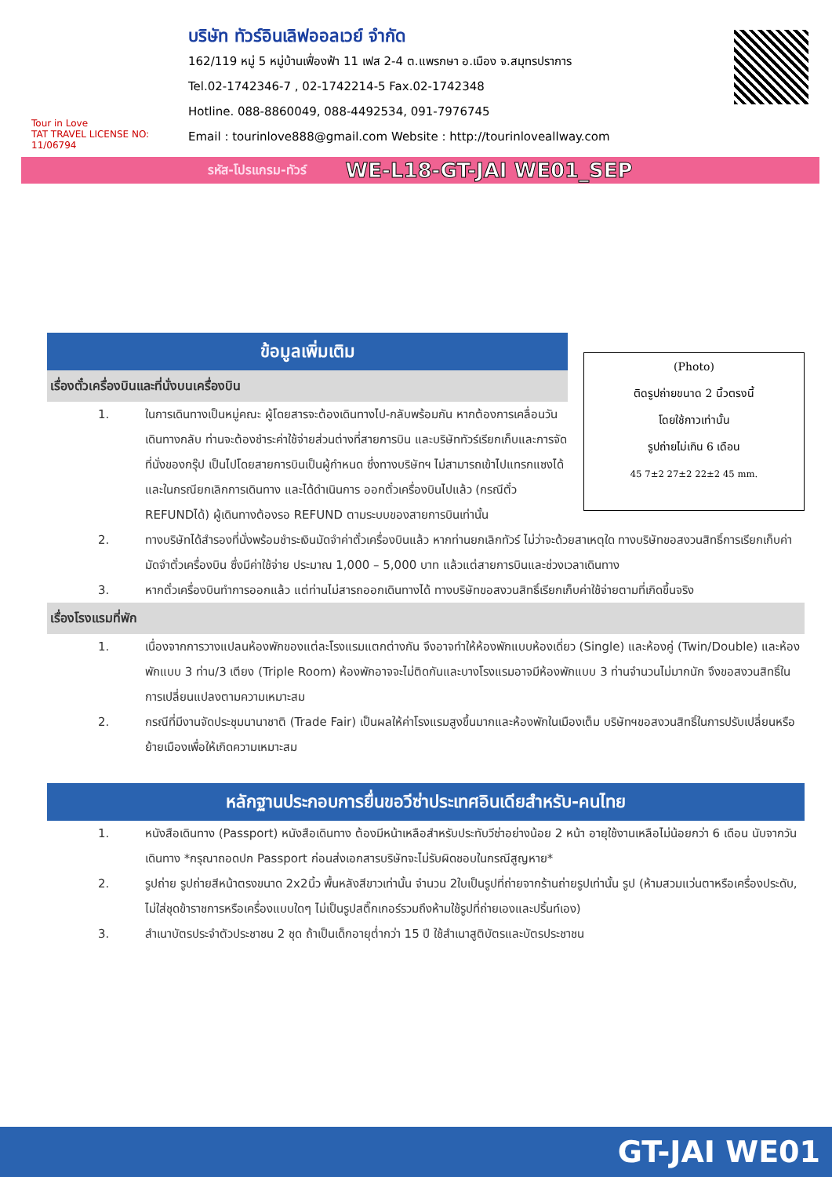Tour in Love
TAT TRAVEL LICENSE NO: 11/06794
บริษัท ทัวร์อินเลิฟออลเวย์ จำกัด
162/119 หมู่ 5 หมู่บ้านเฟื่องฟ้า 11 เฟส 2-4 ต.แพรกษา อ.เมือง จ.สมุทรปราการ
Tel.02-1742346-7 , 02-1742214-5 Fax.02-1742348
Hotline. 088-8860049, 088-4492534, 091-7976745
Email : tourinlove888@gmail.com Website : http://tourinloveallway.com
รหัส-โปรแกรม-ทัวร์ WE-L18-GT-JAI WE01_SEP
ข้อมูลเพิ่มเติม
เรื่องตั๋วเครื่องบินและที่นั่งบนเครื่องบิน
1. ในการเดินทางเป็นหมู่คณะ ผู้โดยสารจะต้องเดินทางไป-กลับพร้อมกัน หากต้องการเคลื่อนวันเดินทางกลับ ท่านจะต้องชำระค่าใช้จ่ายส่วนต่างที่สายการบิน และบริษัททัวร์เรียกเก็บและการจัดที่นั่งของกรุ๊ป เป็นไปโดยสายการบินเป็นผู้กำหนด ซึ่งทางบริษัทฯ ไม่สามารถเข้าไปแทรกแซงได้ และในกรณียกเลิกการเดินทาง และได้ดำเนินการ ออกตั๋วเครื่องบินไปแล้ว (กรณีตั๋ว REFUNDได้) ผู้เดินทางต้องรอ REFUND ตามระบบของสายการบินเท่านั้น
(Photo)
ติดรูปถ่ายขนาด 2 นิ้วตรงนี้
โดยใช้กาวเท่านั้น
รูปถ่ายไม่เกิน 6 เดือน
45 7±2 27±2 22±2 45 mm.
2. ทางบริษัทได้สำรองที่นั่งพร้อมชำระเงินมัดจำค่าตั๋วเครื่องบินแล้ว หากท่านยกเลิกทัวร์ ไม่ว่าจะด้วยสาเหตุใด ทางบริษัทขอสงวนสิทธิ์การเรียกเก็บค่ามัดจำตั๋วเครื่องบิน ซึ่งมีค่าใช้จ่าย ประมาณ 1,000 – 5,000 บาท แล้วแต่สายการบินและช่วงเวลาเดินทาง
3. หากตั๋วเครื่องบินทำการออกแล้ว แต่ท่านไม่สารถออกเดินทางได้ ทางบริษัทขอสงวนสิทธิ์เรียกเก็บค่าใช้จ่ายตามที่เกิดขึ้นจริง
เรื่องโรงแรมที่พัก
1. เนื่องจากการวางแปลนห้องพักของแต่ละโรงแรมแตกต่างกัน จึงอาจทำให้ห้องพักแบบห้องเดี่ยว (Single) และห้องคู่ (Twin/Double) และห้องพักแบบ 3 ท่าน/3 เตียง (Triple Room) ห้องพักอาจจะไม่ติดกันและบางโรงแรมอาจมีห้องพักแบบ 3 ท่านจำนวนไม่มากนัก จึงขอสงวนสิทธิ์ในการเปลี่ยนแปลงตามความเหมาะสม
2. กรณีที่มีงานจัดประชุมนานาชาติ (Trade Fair) เป็นผลให้ค่าโรงแรมสูงขึ้นมากและห้องพักในเมืองเต็ม บริษัทฯขอสงวนสิทธิ์ในการปรับเปลี่ยนหรือย้ายเมืองเพื่อให้เกิดความเหมาะสม
หลักฐานประกอบการยื่นขอวีซ่าประเทศอินเดียสำหรับ-คนไทย
1. หนังสือเดินทาง (Passport) หนังสือเดินทาง ต้องมีหน้าเหลือสำหรับประทับวีซ่าอย่างน้อย 2 หน้า อายุใช้งานเหลือไม่น้อยกว่า 6 เดือน นับจากวันเดินทาง *กรุณาถอดปก Passport ก่อนส่งเอกสารบริษัทจะไม่รับผิดชอบในกรณีสูญหาย*
2. รูปถ่าย รูปถ่ายสีหน้าตรงขนาด 2x2นิ้ว พื้นหลังสีขาวเท่านั้น จำนวน 2ใบเป็นรูปที่ถ่ายจากร้านถ่ายรูปเท่านั้น รูป (ห้ามสวมแว่นตาหรือเครื่องประดับ, ไม่ใส่ชุดข้าราชการหรือเครื่องแบบใดๆ ไม่เป็นรูปสติ๊กเกอร์รวมถึงห้ามใช้รูปที่ถ่ายเองและปริ้นท์เอง)
3. สำเนาบัตรประจำตัวประชาชน 2 ชุด ถ้าเป็นเด็กอายุต่ำกว่า 15 ปี ใช้สำเนาสูติบัตรและบัตรประชาชน
GT-JAI WE01